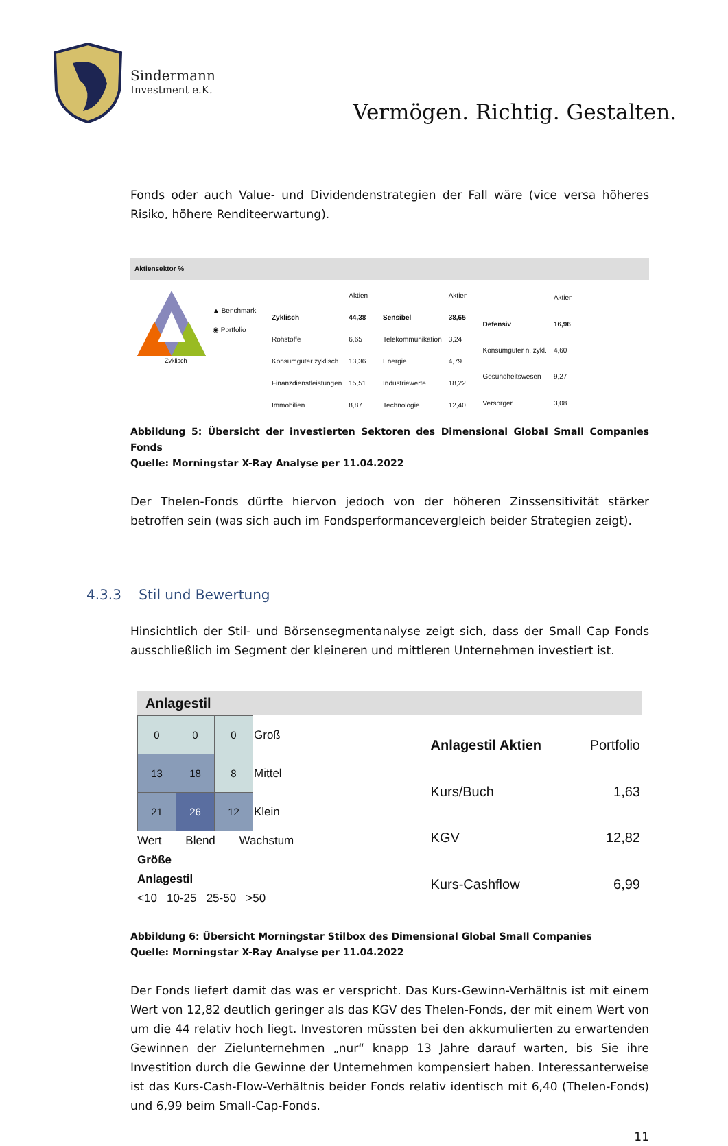Sindermann
Investment e.K.
Vermögen. Richtig. Gestalten.
Fonds oder auch Value- und Dividendenstrategien der Fall wäre (vice versa höheres Risiko, höhere Renditeerwartung).
Aktiensektor %
Zyklisch
▲ Benchmark
◉ Portfolio
| | Aktien |
| Zyklisch | 44,38 |
| Rohstoffe | 6,65 |
| Konsumgüter zyklisch | 13,36 |
| Finanzdienstleistungen | 15,51 |
| Immobilien | 8,87 |
| | Aktien |
| Sensibel | 38,65 |
| Telekommunikation | 3,24 |
| Energie | 4,79 |
| Industriewerte | 18,22 |
| Technologie | 12,40 |
| | Aktien |
| Defensiv | 16,96 |
| Konsumgüter n. zykl. | 4,60 |
| Gesundheitswesen | 9,27 |
| Versorger | 3,08 |
Abbildung 5: Übersicht der investierten Sektoren des Dimensional Global Small Companies Fonds
Quelle: Morningstar X-Ray Analyse per 11.04.2022
Der Thelen-Fonds dürfte hiervon jedoch von der höheren Zinssensitivität stärker betroffen sein (was sich auch im Fondsperformancevergleich beider Strategien zeigt).
4.3.3 Stil und Bewertung
Hinsichtlich der Stil- und Börsensegmentanalyse zeigt sich, dass der Small Cap Fonds ausschließlich im Segment der kleineren und mittleren Unternehmen investiert ist.
Anlagestil
| 0 | 0 | 0 | Groß |
| 13 | 18 | 8 | Mittel |
| 21 | 26 | 12 | Klein |
Wert Blend Wachstum Größe
Anlagestil
<10 10-25 25-50 >50
| Anlagestil Aktien | Portfolio |
| Kurs/Buch | 1,63 |
| KGV | 12,82 |
| Kurs-Cashflow | 6,99 |
Abbildung 6: Übersicht Morningstar Stilbox des Dimensional Global Small Companies
Quelle: Morningstar X-Ray Analyse per 11.04.2022
Der Fonds liefert damit das was er verspricht. Das Kurs-Gewinn-Verhältnis ist mit einem Wert von 12,82 deutlich geringer als das KGV des Thelen-Fonds, der mit einem Wert von um die 44 relativ hoch liegt. Investoren müssten bei den akkumulierten zu erwartenden Gewinnen der Zielunternehmen „nur“ knapp 13 Jahre darauf warten, bis Sie ihre Investition durch die Gewinne der Unternehmen kompensiert haben. Interessanterweise ist das Kurs-Cash-Flow-Verhältnis beider Fonds relativ identisch mit 6,40 (Thelen-Fonds) und 6,99 beim Small-Cap-Fonds.
11